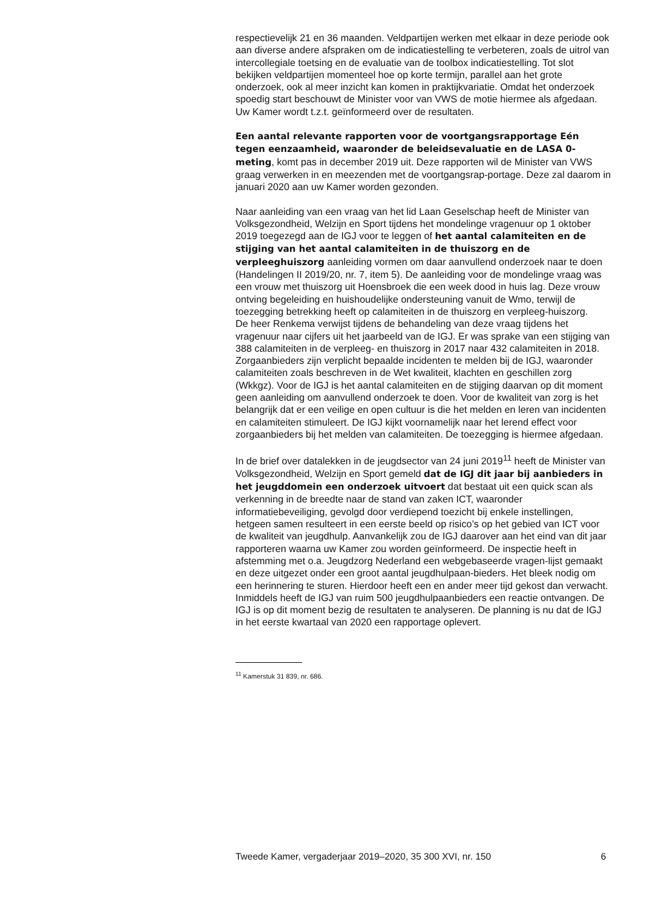respectievelijk 21 en 36 maanden. Veldpartijen werken met elkaar in deze periode ook aan diverse andere afspraken om de indicatiestelling te verbeteren, zoals de uitrol van intercollegiale toetsing en de evaluatie van de toolbox indicatiestelling. Tot slot bekijken veldpartijen momenteel hoe op korte termijn, parallel aan het grote onderzoek, ook al meer inzicht kan komen in praktijkvariatie. Omdat het onderzoek spoedig start beschouwt de Minister voor van VWS de motie hiermee als afgedaan. Uw Kamer wordt t.z.t. geïnformeerd over de resultaten.
Een aantal relevante rapporten voor de voortgangsrapportage Eén tegen eenzaamheid, waaronder de beleidsevaluatie en de LASA 0-meting, komt pas in december 2019 uit. Deze rapporten wil de Minister van VWS graag verwerken in en meezenden met de voortgangsrap-portage. Deze zal daarom in januari 2020 aan uw Kamer worden gezonden.
Naar aanleiding van een vraag van het lid Laan Geselschap heeft de Minister van Volksgezondheid, Welzijn en Sport tijdens het mondelinge vragenuur op 1 oktober 2019 toegezegd aan de IGJ voor te leggen of het aantal calamiteiten en de stijging van het aantal calamiteiten in de thuiszorg en de verpleeghuiszorg aanleiding vormen om daar aanvullend onderzoek naar te doen (Handelingen II 2019/20, nr. 7, item 5). De aanleiding voor de mondelinge vraag was een vrouw met thuiszorg uit Hoensbroek die een week dood in huis lag. Deze vrouw ontving begeleiding en huishoudelijke ondersteuning vanuit de Wmo, terwijl de toezegging betrekking heeft op calamiteiten in de thuiszorg en verpleeg-huiszorg.
De heer Renkema verwijst tijdens de behandeling van deze vraag tijdens het vragenuur naar cijfers uit het jaarbeeld van de IGJ. Er was sprake van een stijging van 388 calamiteiten in de verpleeg- en thuiszorg in 2017 naar 432 calamiteiten in 2018. Zorgaanbieders zijn verplicht bepaalde incidenten te melden bij de IGJ, waaronder calamiteiten zoals beschreven in de Wet kwaliteit, klachten en geschillen zorg (Wkkgz). Voor de IGJ is het aantal calamiteiten en de stijging daarvan op dit moment geen aanleiding om aanvullend onderzoek te doen. Voor de kwaliteit van zorg is het belangrijk dat er een veilige en open cultuur is die het melden en leren van incidenten en calamiteiten stimuleert. De IGJ kijkt voornamelijk naar het lerend effect voor zorgaanbieders bij het melden van calamiteiten. De toezegging is hiermee afgedaan.
In de brief over datalekken in de jeugdsector van 24 juni 2019<sup>11</sup> heeft de Minister van Volksgezondheid, Welzijn en Sport gemeld dat de IGJ dit jaar bij aanbieders in het jeugddomein een onderzoek uitvoert dat bestaat uit een quick scan als verkenning in de breedte naar de stand van zaken ICT, waaronder informatiebeveiliging, gevolgd door verdiepend toezicht bij enkele instellingen, hetgeen samen resulteert in een eerste beeld op risico’s op het gebied van ICT voor de kwaliteit van jeugdhulp. Aanvankelijk zou de IGJ daarover aan het eind van dit jaar rapporteren waarna uw Kamer zou worden geïnformeerd. De inspectie heeft in afstemming met o.a. Jeugdzorg Nederland een webgebaseerde vragen-lijst gemaakt en deze uitgezet onder een groot aantal jeugdhulpaan-bieders. Het bleek nodig om een herinnering te sturen. Hierdoor heeft een en ander meer tijd gekost dan verwacht. Inmiddels heeft de IGJ van ruim 500 jeugdhulpaanbieders een reactie ontvangen. De IGJ is op dit moment bezig de resultaten te analyseren. De planning is nu dat de IGJ in het eerste kwartaal van 2020 een rapportage oplevert.
<sup>11</sup> Kamerstuk 31 839, nr. 686.
Tweede Kamer, vergaderjaar 2019–2020, 35 300 XVI, nr. 150 6